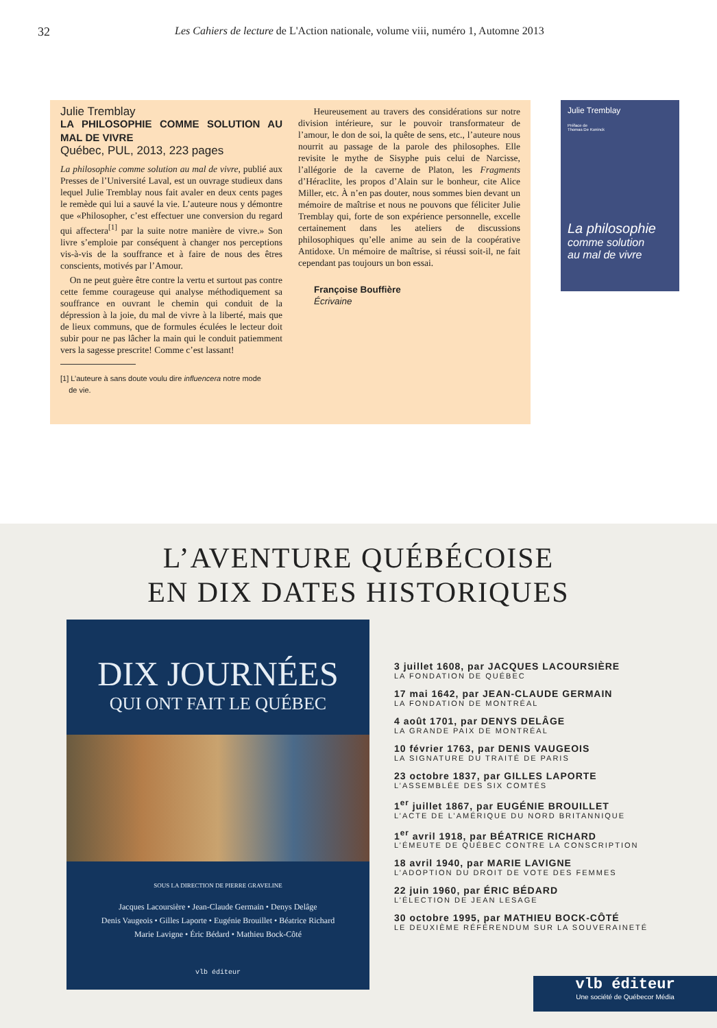32 Les Cahiers de lecture de L'Action nationale, volume viii, numéro 1, Automne 2013
Julie Tremblay
LA PHILOSOPHIE COMME SOLUTION AU MAL DE VIVRE
Québec, PUL, 2013, 223 pages
La philosophie comme solution au mal de vivre, publié aux Presses de l’Université Laval, est un ouvrage studieux dans lequel Julie Tremblay nous fait avaler en deux cents pages le remède qui lui a sauvé la vie. L’auteure nous y démontre que «Philosopher, c’est effectuer une conversion du regard qui affectera<sup>[1]</sup> par la suite notre manière de vivre.» Son livre s’emploie par conséquent à changer nos perceptions vis-à-vis de la souffrance et à faire de nous des êtres conscients, motivés par l’Amour.
On ne peut guère être contre la vertu et surtout pas contre cette femme courageuse qui analyse méthodiquement sa souffrance en ouvrant le chemin qui conduit de la dépression à la joie, du mal de vivre à la liberté, mais que de lieux communs, que de formules éculées le lecteur doit subir pour ne pas lâcher la main qui le conduit patiemment vers la sagesse prescrite! Comme c’est lassant!
[1] L’auteure à sans doute voulu dire influencera notre mode
de vie.
Heureusement au travers des considérations sur notre division intérieure, sur le pouvoir transformateur de l’amour, le don de soi, la quête de sens, etc., l’auteure nous nourrit au passage de la parole des philosophes. Elle revisite le mythe de Sisyphe puis celui de Narcisse, l’allégorie de la caverne de Platon, les Fragments d’Héraclite, les propos d’Alain sur le bonheur, cite Alice Miller, etc. À n’en pas douter, nous sommes bien devant un mémoire de maîtrise et nous ne pouvons que féliciter Julie Tremblay qui, forte de son expérience personnelle, excelle certainement dans les ateliers de discussions philosophiques qu’elle anime au sein de la coopérative Antidoxe. Un mémoire de maîtrise, si réussi soit-il, ne fait cependant pas toujours un bon essai.
Françoise Bouffière
Écrivaine
Julie Tremblay
Préface de
Thomas De Koninck
La philosophie
comme solution
au mal de vivre
L’AVENTURE QUÉBÉCOISE
EN DIX DATES HISTORIQUES
DIX JOURNÉES
QUI ONT FAIT LE QUÉBEC
SOUS LA DIRECTION DE PIERRE GRAVELINE
Jacques Lacoursière • Jean-Claude Germain • Denys Delâge
Denis Vaugeois • Gilles Laporte • Eugénie Brouillet • Béatrice Richard
Marie Lavigne • Éric Bédard • Mathieu Bock-Côté
vlb éditeur
3 juillet 1608, par JACQUES LACOURSIÈRE
LA FONDATION DE QUÉBEC
17 mai 1642, par JEAN-CLAUDE GERMAIN
LA FONDATION DE MONTRÉAL
4 août 1701, par DENYS DELÂGE
LA GRANDE PAIX DE MONTRÉAL
10 février 1763, par DENIS VAUGEOIS
LA SIGNATURE DU TRAITÉ DE PARIS
23 octobre 1837, par GILLES LAPORTE
L’ASSEMBLÉE DES SIX COMTÉS
1<sup>er</sup> juillet 1867, par EUGÉNIE BROUILLET
L’ACTE DE L’AMÉRIQUE DU NORD BRITANNIQUE
1<sup>er</sup> avril 1918, par BÉATRICE RICHARD
L’ÉMEUTE DE QUÉBEC CONTRE LA CONSCRIPTION
18 avril 1940, par MARIE LAVIGNE
L’ADOPTION DU DROIT DE VOTE DES FEMMES
22 juin 1960, par ÉRIC BÉDARD
L’ÉLECTION DE JEAN LESAGE
30 octobre 1995, par MATHIEU BOCK-CÔTÉ
LE DEUXIÈME RÉFÉRENDUM SUR LA SOUVERAINETÉ
vlb éditeur
Une société de Québecor Média